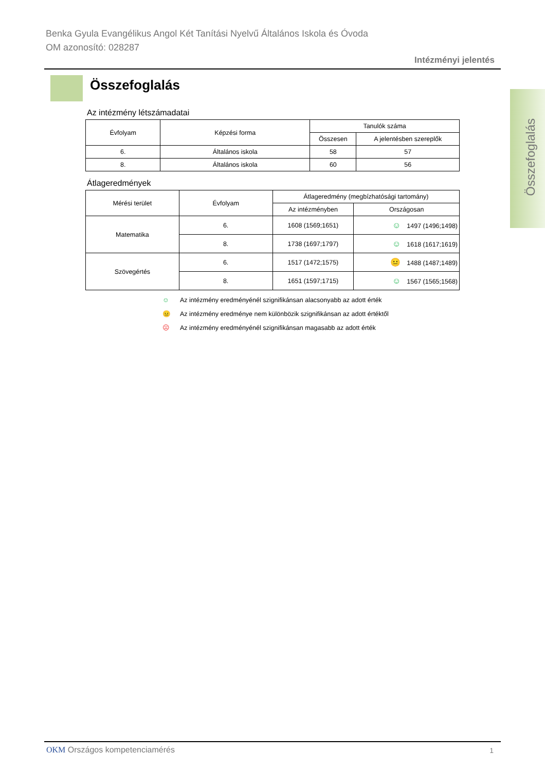Benka Gyula Evangélikus Angol Két Tanítási Nyelvű Általános Iskola és Óvoda
OM azonosító: 028287
Intézményi jelentés
Összefoglalás
Összefoglalás
Az intézmény létszámadatai
| Évfolyam | Képzési forma | Tanulók száma | |
| --- | --- | --- | --- |
| | | Összesen | A jelentésben szereplők |
| 6. | Általános iskola | 58 | 57 |
| 8. | Általános iskola | 60 | 56 |
Átlageredmények
| Mérési terület | Évfolyam | Átlageredmény (megbízhatósági tartomány) | |
| --- | --- | --- | --- |
| | | Az intézményben | Országosan |
| Matematika | 6. | 1608 (1569;1651) | ☺ 1497 (1496;1498) |
| | 8. | 1738 (1697;1797) | ☺ 1618 (1617;1619) |
| Szövegértés | 6. | 1517 (1472;1575) | 😐 1488 (1487;1489) |
| | 8. | 1651 (1597;1715) | ☺ 1567 (1565;1568) |
☺ Az intézmény eredményénél szignifikánsan alacsonyabb az adott érték
😐 Az intézmény eredménye nem különbözik szignifikánsan az adott értéktől
☹ Az intézmény eredményénél szignifikánsan magasabb az adott érték
OKM Országos kompetenciamérés 1